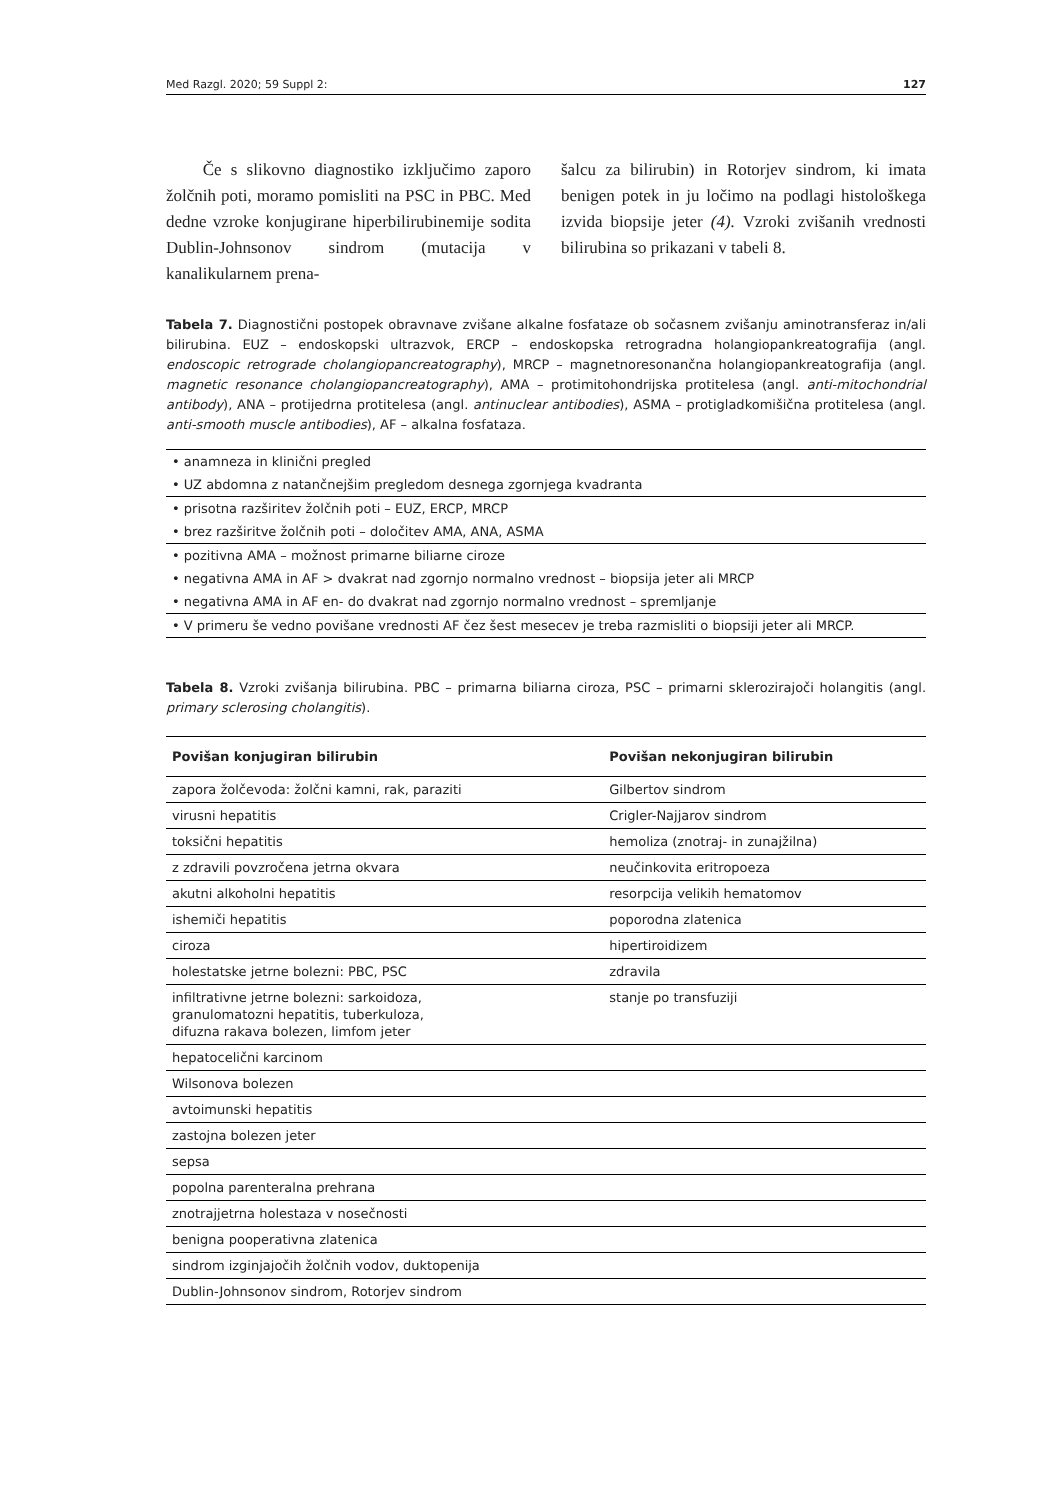Med Razgl. 2020; 59 Suppl 2: 127
Če s slikovno diagnostiko izključimo zaporo žolčnih poti, moramo pomisliti na PSC in PBC. Med dedne vzroke konjugirane hiperbilirubinemije sodita Dublin-Johnsonov sindrom (mutacija v kanalikularnem prena-
šalcu za bilirubin) in Rotorjev sindrom, ki imata benigen potek in ju ločimo na podlagi histološkega izvida biopsije jeter (4). Vzroki zvišanih vrednosti bilirubina so prikazani v tabeli 8.
Tabela 7. Diagnostični postopek obravnave zvišane alkalne fosfataze ob sočasnem zvišanju aminotransferaz in/ali bilirubina. EUZ – endoskopski ultrazvok, ERCP – endoskopska retrogradna holangiopankreatografija (angl. endoscopic retrograde cholangiopancreatography), MRCP – magnetnoresonančna holangiopankreatografija (angl. magnetic resonance cholangiopancreatography), AMA – protimitohondrijska protitelesa (angl. anti-mitochondrial antibody), ANA – protijedrna protitelesa (angl. antinuclear antibodies), ASMA – protigladkomišična protitelesa (angl. anti-smooth muscle antibodies), AF – alkalna fosfataza.
| • anamneza in klinični pregled |
| • UZ abdomna z natančnejšim pregledom desnega zgornjega kvadranta |
| • prisotna razširitev žolčnih poti – EUZ, ERCP, MRCP |
| • brez razširitve žolčnih poti – določitev AMA, ANA, ASMA |
| • pozitivna AMA – možnost primarne biliarne ciroze |
| • negativna AMA in AF > dvakrat nad zgornjo normalno vrednost – biopsija jeter ali MRCP |
| • negativna AMA in AF en- do dvakrat nad zgornjo normalno vrednost – spremljanje |
| • V primeru še vedno povišane vrednosti AF čez šest mesecev je treba razmisliti o biopsiji jeter ali MRCP. |
Tabela 8. Vzroki zvišanja bilirubina. PBC – primarna biliarna ciroza, PSC – primarni sklerozirajoči holangitis (angl. primary sclerosing cholangitis).
| Povišan konjugiran bilirubin | Povišan nekonjugiran bilirubin |
| --- | --- |
| zapora žolčevoda: žolčni kamni, rak, paraziti | Gilbertov sindrom |
| virusni hepatitis | Crigler-Najjarov sindrom |
| toksični hepatitis | hemoliza (znotraj- in zunajžilna) |
| z zdravili povzročena jetrna okvara | neučinkovita eritropoeza |
| akutni alkoholni hepatitis | resorpcija velikih hematomov |
| ishemiči hepatitis | poporodna zlatenica |
| ciroza | hipertiroidizem |
| holestatske jetrne bolezni: PBC, PSC | zdravila |
| infiltrativne jetrne bolezni: sarkoidoza, granulomatozni hepatitis, tuberkuloza, difuzna rakava bolezen, limfom jeter | stanje po transfuziji |
| hepatocelični karcinom | |
| Wilsonova bolezen | |
| avtoimunski hepatitis | |
| zastojna bolezen jeter | |
| sepsa | |
| popolna parenteralna prehrana | |
| znotrajjetrna holestaza v nosečnosti | |
| benigna pooperativna zlatenica | |
| sindrom izginjajočih žolčnih vodov, duktopenija | |
| Dublin-Johnsonov sindrom, Rotorjev sindrom | |